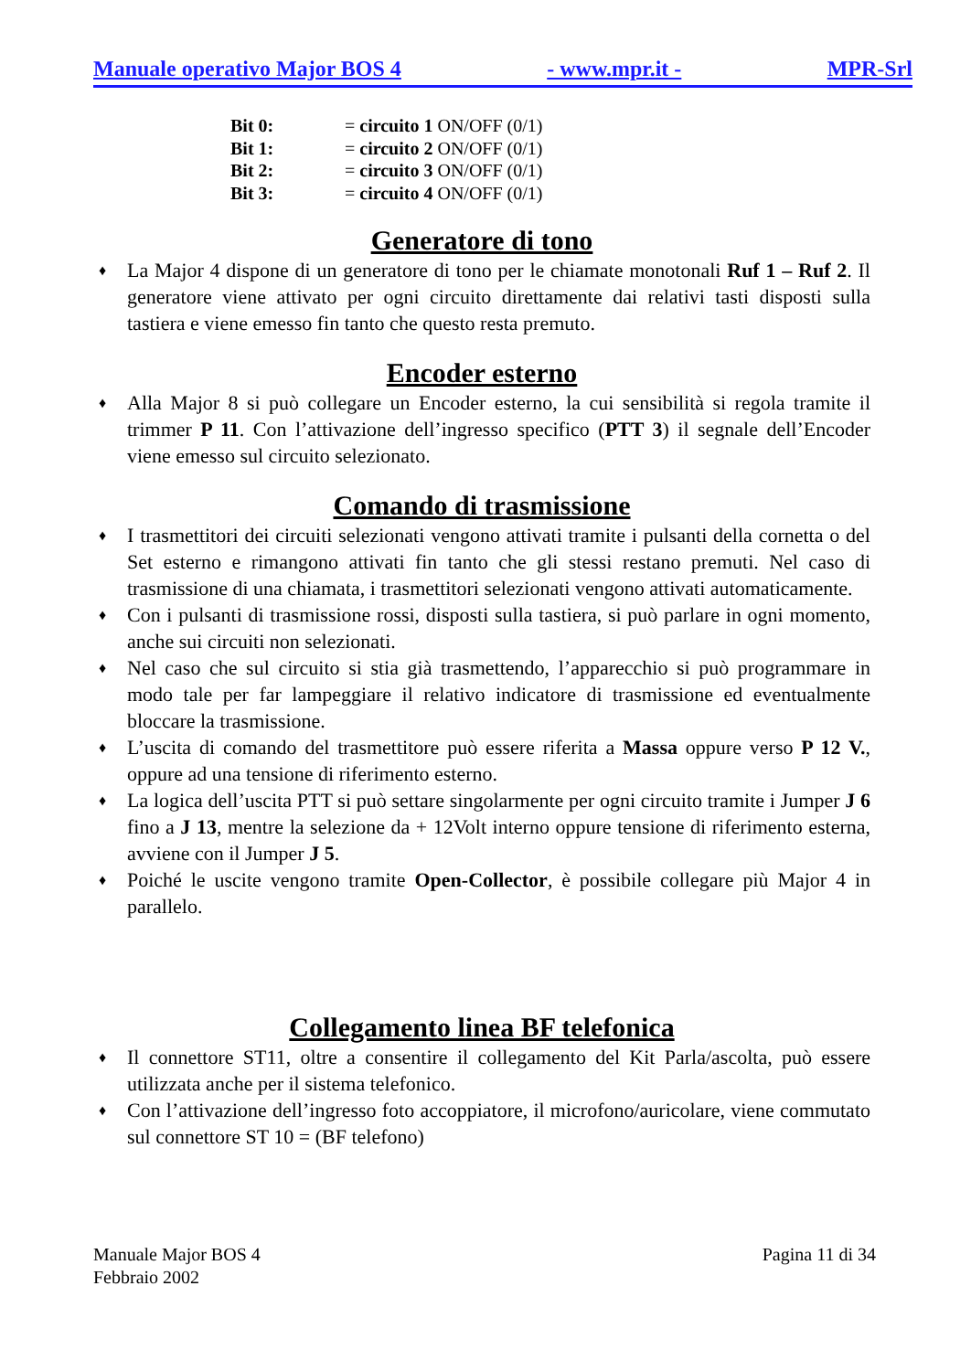Manuale operativo Major BOS 4 - www.mpr.it - MPR-Srl
Bit 0: = circuito 1 ON/OFF (0/1)
Bit 1: = circuito 2 ON/OFF (0/1)
Bit 2: = circuito 3 ON/OFF (0/1)
Bit 3: = circuito 4 ON/OFF (0/1)
Generatore di tono
♦ La Major 4 dispone di un generatore di tono per le chiamate monotonali Ruf 1 – Ruf 2. Il generatore viene attivato per ogni circuito direttamente dai relativi tasti disposti sulla tastiera e viene emesso fin tanto che questo resta premuto.
Encoder esterno
♦ Alla Major 8 si può collegare un Encoder esterno, la cui sensibilità si regola tramite il trimmer P 11. Con l’attivazione dell’ingresso specifico (PTT 3) il segnale dell’Encoder viene emesso sul circuito selezionato.
Comando di trasmissione
♦ I trasmettitori dei circuiti selezionati vengono attivati tramite i pulsanti della cornetta o del Set esterno e rimangono attivati fin tanto che gli stessi restano premuti. Nel caso di trasmissione di una chiamata, i trasmettitori selezionati vengono attivati automaticamente.
♦ Con i pulsanti di trasmissione rossi, disposti sulla tastiera, si può parlare in ogni momento, anche sui circuiti non selezionati.
♦ Nel caso che sul circuito si stia già trasmettendo, l’apparecchio si può programmare in modo tale per far lampeggiare il relativo indicatore di trasmissione ed eventualmente bloccare la trasmissione.
♦ L’uscita di comando del trasmettitore può essere riferita a Massa oppure verso P 12 V., oppure ad una tensione di riferimento esterno.
♦ La logica dell’uscita PTT si può settare singolarmente per ogni circuito tramite i Jumper J 6 fino a J 13, mentre la selezione da + 12Volt interno oppure tensione di riferimento esterna, avviene con il Jumper J 5.
♦ Poiché le uscite vengono tramite Open-Collector, è possibile collegare più Major 4 in parallelo.
Collegamento linea BF telefonica
♦ Il connettore ST11, oltre a consentire il collegamento del Kit Parla/ascolta, può essere utilizzata anche per il sistema telefonico.
♦ Con l’attivazione dell’ingresso foto accoppiatore, il microfono/auricolare, viene commutato sul connettore ST 10 = (BF telefono)
Manuale Major BOS 4
Febbraio 2002
Pagina 11 di 34